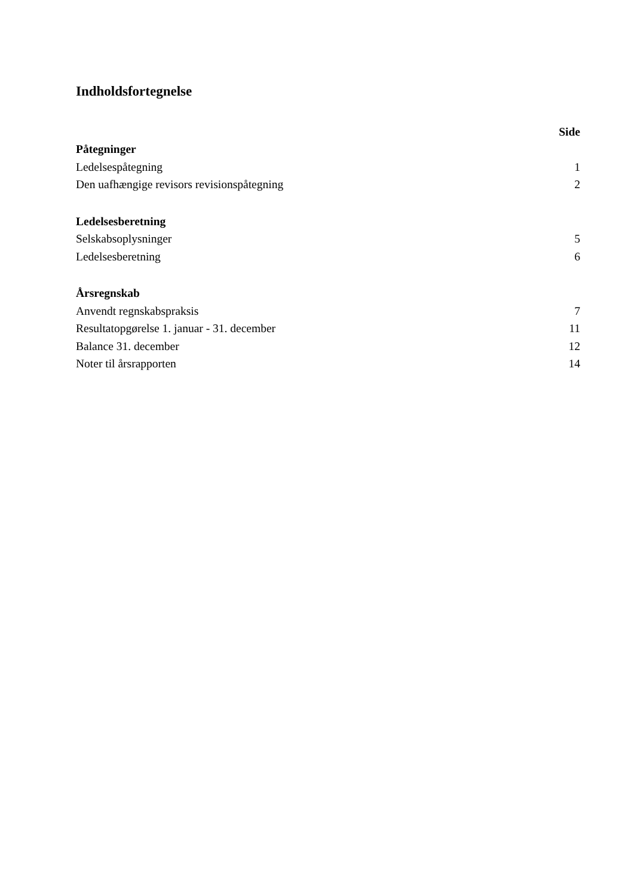Indholdsfortegnelse
| | Side |
| Påtegninger | |
| Ledelsespåtegning | 1 |
| Den uafhængige revisors revisionspåtegning | 2 |
| Ledelsesberetning | |
| Selskabsoplysninger | 5 |
| Ledelsesberetning | 6 |
| Årsregnskab | |
| Anvendt regnskabspraksis | 7 |
| Resultatopgørelse 1. januar - 31. december | 11 |
| Balance 31. december | 12 |
| Noter til årsrapporten | 14 |